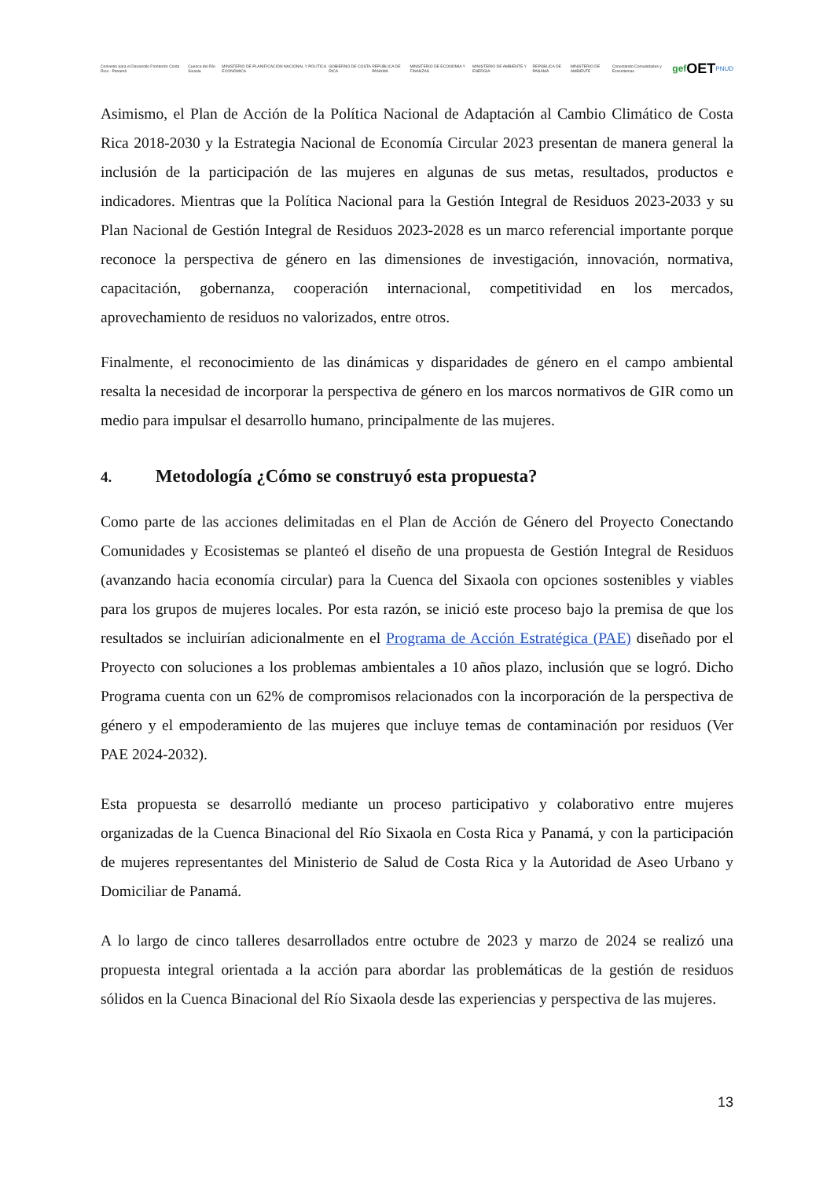Convenio para el Desarrollo Fronterizo Costa Rica - Panamá Cuenca del Río Sixaola MINISTERIO DE PLANIFICACIÓN NACIONAL Y POLÍTICA ECONÓMICA GOBIERNO DE COSTA RICA REPÚBLICA DE PANAMÁ MINISTERIO DE ECONOMÍA Y FINANZAS MINISTERIO DE AMBIENTE Y ENERGÍA REPÚBLICA DE PANAMÁ MINISTERIO DE AMBIENTE Conectando Comunidades y Ecosistemas gef OET PNUD
Asimismo, el Plan de Acción de la Política Nacional de Adaptación al Cambio Climático de Costa Rica 2018-2030 y la Estrategia Nacional de Economía Circular 2023 presentan de manera general la inclusión de la participación de las mujeres en algunas de sus metas, resultados, productos e indicadores. Mientras que la Política Nacional para la Gestión Integral de Residuos 2023-2033 y su Plan Nacional de Gestión Integral de Residuos 2023-2028 es un marco referencial importante porque reconoce la perspectiva de género en las dimensiones de investigación, innovación, normativa, capacitación, gobernanza, cooperación internacional, competitividad en los mercados, aprovechamiento de residuos no valorizados, entre otros.
Finalmente, el reconocimiento de las dinámicas y disparidades de género en el campo ambiental resalta la necesidad de incorporar la perspectiva de género en los marcos normativos de GIR como un medio para impulsar el desarrollo humano, principalmente de las mujeres.
4. Metodología ¿Cómo se construyó esta propuesta?
Como parte de las acciones delimitadas en el Plan de Acción de Género del Proyecto Conectando Comunidades y Ecosistemas se planteó el diseño de una propuesta de Gestión Integral de Residuos (avanzando hacia economía circular) para la Cuenca del Sixaola con opciones sostenibles y viables para los grupos de mujeres locales. Por esta razón, se inició este proceso bajo la premisa de que los resultados se incluirían adicionalmente en el Programa de Acción Estratégica (PAE) diseñado por el Proyecto con soluciones a los problemas ambientales a 10 años plazo, inclusión que se logró. Dicho Programa cuenta con un 62% de compromisos relacionados con la incorporación de la perspectiva de género y el empoderamiento de las mujeres que incluye temas de contaminación por residuos (Ver PAE 2024-2032).
Esta propuesta se desarrolló mediante un proceso participativo y colaborativo entre mujeres organizadas de la Cuenca Binacional del Río Sixaola en Costa Rica y Panamá, y con la participación de mujeres representantes del Ministerio de Salud de Costa Rica y la Autoridad de Aseo Urbano y Domiciliar de Panamá.
A lo largo de cinco talleres desarrollados entre octubre de 2023 y marzo de 2024 se realizó una propuesta integral orientada a la acción para abordar las problemáticas de la gestión de residuos sólidos en la Cuenca Binacional del Río Sixaola desde las experiencias y perspectiva de las mujeres.
13